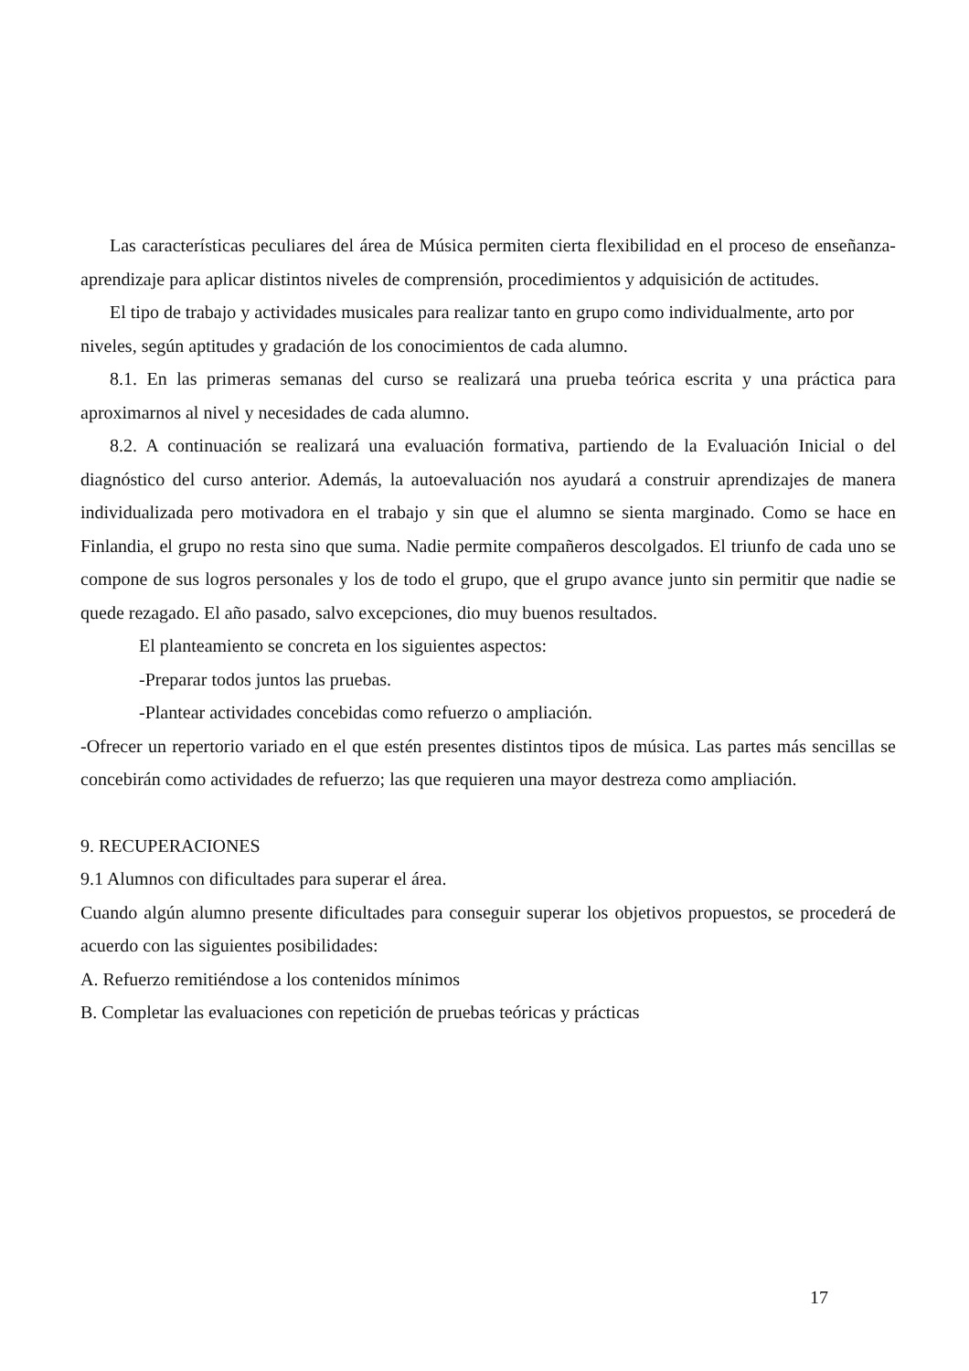Las características peculiares del área de Música permiten cierta flexibilidad en el proceso de enseñanza-aprendizaje para aplicar distintos niveles de comprensión, procedimientos y adquisición de actitudes.
El tipo de trabajo y actividades musicales para realizar tanto en grupo como individualmente, arto por niveles, según aptitudes y gradación de los conocimientos de cada alumno.
8.1. En las primeras semanas del curso se realizará una prueba teórica escrita y una práctica para aproximarnos al nivel y necesidades de cada alumno.
8.2. A continuación se realizará una evaluación formativa, partiendo de la Evaluación Inicial o del diagnóstico del curso anterior. Además, la autoevaluación nos ayudará a construir aprendizajes de manera individualizada pero motivadora en el trabajo y sin que el alumno se sienta marginado. Como se hace en Finlandia, el grupo no resta sino que suma. Nadie permite compañeros descolgados. El triunfo de cada uno se compone de sus logros personales y los de todo el grupo, que el grupo avance junto sin permitir que nadie se quede rezagado. El año pasado, salvo excepciones, dio muy buenos resultados.
El planteamiento se concreta en los siguientes aspectos:
-Preparar todos juntos las pruebas.
-Plantear actividades concebidas como refuerzo o ampliación.
-Ofrecer un repertorio variado en el que estén presentes distintos tipos de música. Las partes más sencillas se concebirán como actividades de refuerzo; las que requieren una mayor destreza como ampliación.
9. RECUPERACIONES
9.1 Alumnos con dificultades para superar el área.
Cuando algún alumno presente dificultades para conseguir superar los objetivos propuestos, se procederá de acuerdo con las siguientes posibilidades:
A. Refuerzo remitiéndose a los contenidos mínimos
B. Completar las evaluaciones con repetición de pruebas teóricas y prácticas
17